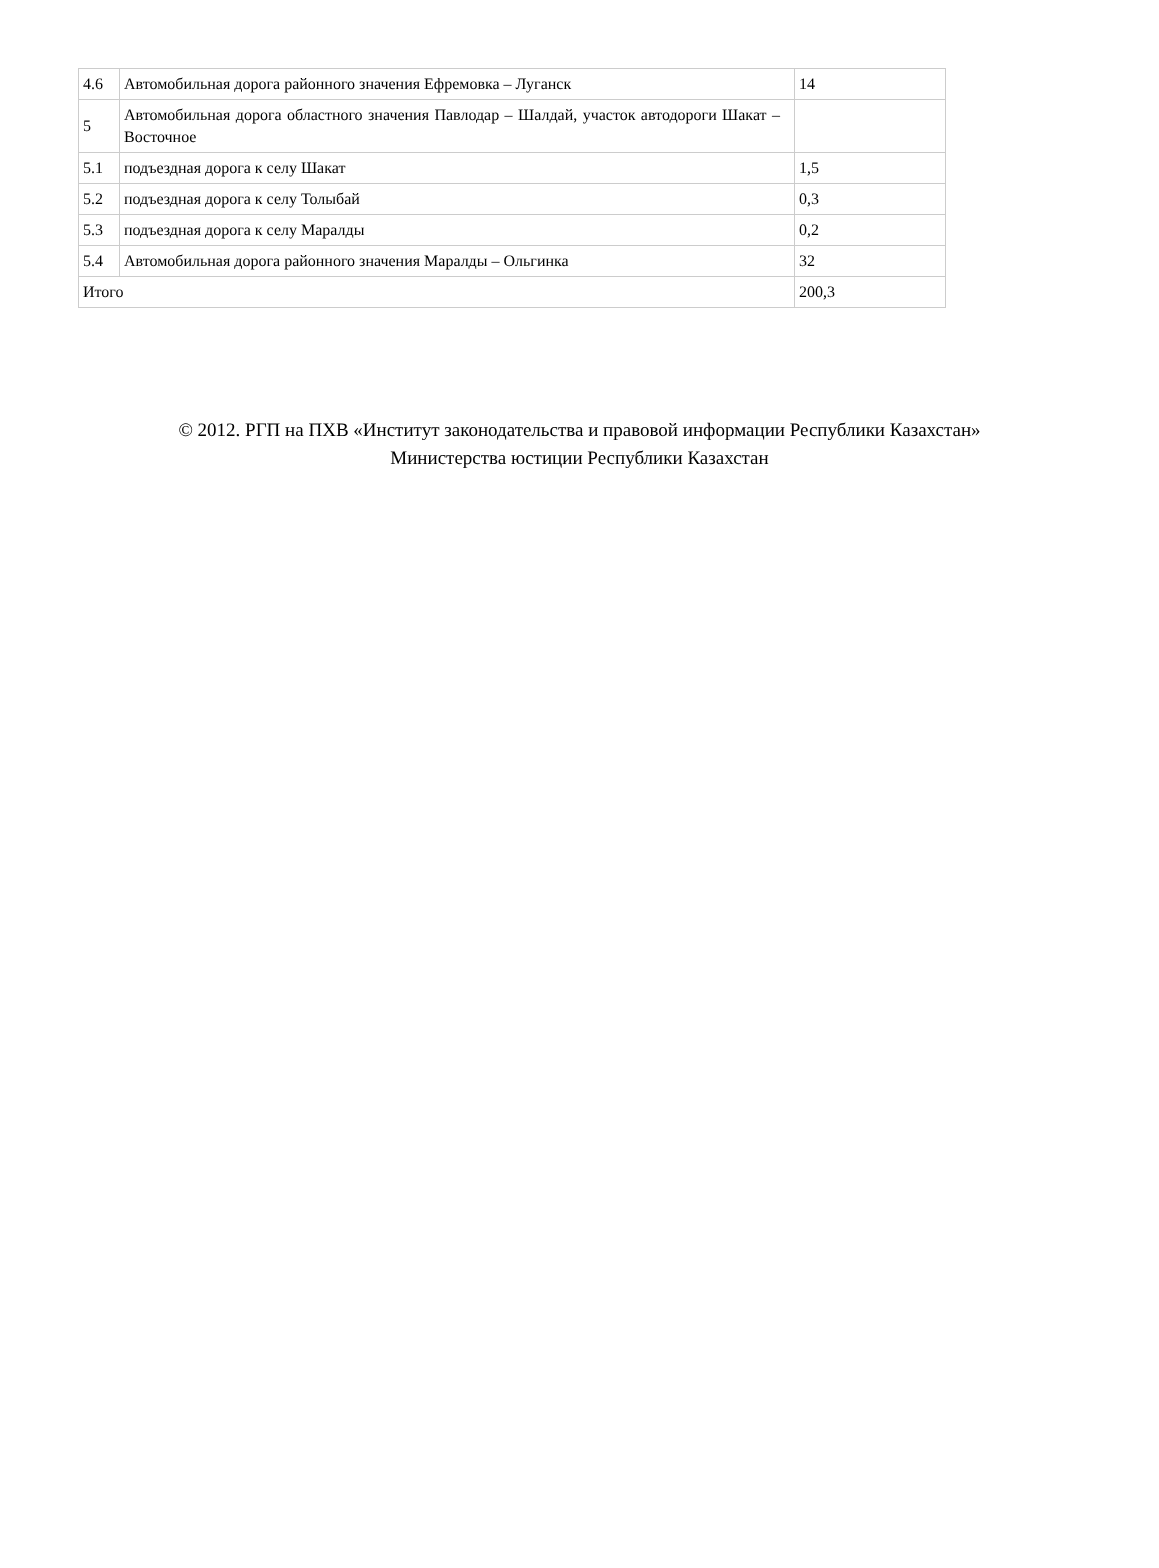| 4.6 | Автомобильная дорога районного значения Ефремовка – Луганск | 14 |
| 5 | Автомобильная дорога областного значения Павлодар – Шалдай, участок автодороги Шакат – Восточное | |
| 5.1 | подъездная дорога к селу Шакат | 1,5 |
| 5.2 | подъездная дорога к селу Толыбай | 0,3 |
| 5.3 | подъездная дорога к селу Маралды | 0,2 |
| 5.4 | Автомобильная дорога районного значения Маралды – Ольгинка | 32 |
| Итого | | 200,3 |
© 2012. РГП на ПХВ «Институт законодательства и правовой информации Республики Казахстан»
Министерства юстиции Республики Казахстан